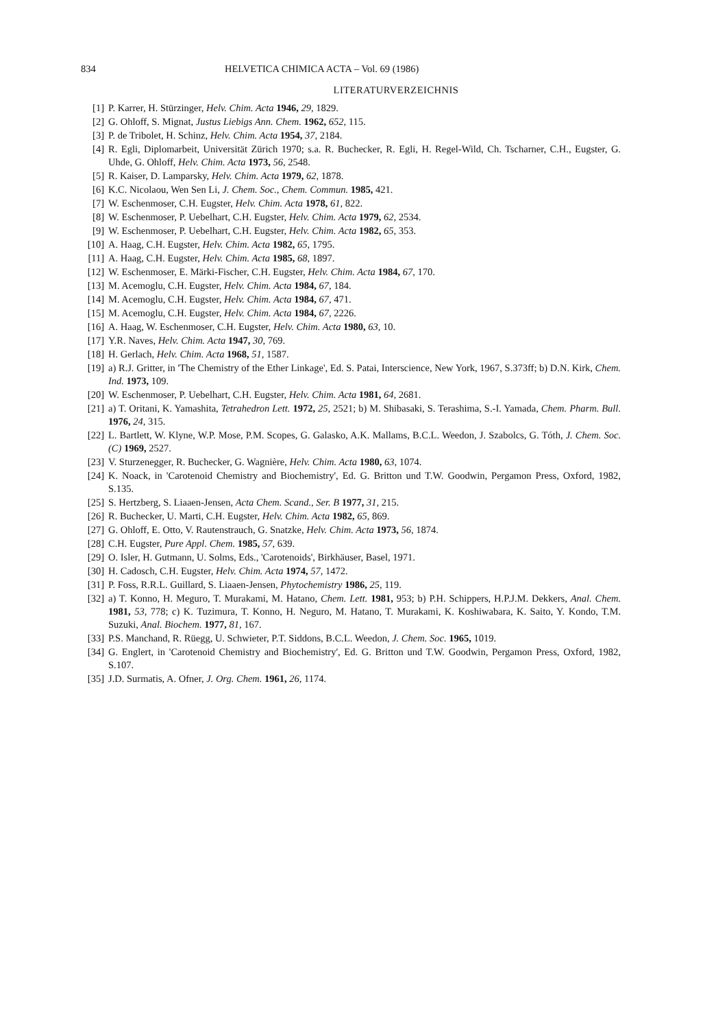834 HELVETICA CHIMICA ACTA – Vol. 69 (1986)
LITERATURVERZEICHNIS
[1] P. Karrer, H. Stürzinger, Helv. Chim. Acta 1946, 29, 1829.
[2] G. Ohloff, S. Mignat, Justus Liebigs Ann. Chem. 1962, 652, 115.
[3] P. de Tribolet, H. Schinz, Helv. Chim. Acta 1954, 37, 2184.
[4] R. Egli, Diplomarbeit, Universität Zürich 1970; s.a. R. Buchecker, R. Egli, H. Regel-Wild, Ch. Tscharner, C.H., Eugster, G. Uhde, G. Ohloff, Helv. Chim. Acta 1973, 56, 2548.
[5] R. Kaiser, D. Lamparsky, Helv. Chim. Acta 1979, 62, 1878.
[6] K.C. Nicolaou, Wen Sen Li, J. Chem. Soc., Chem. Commun. 1985, 421.
[7] W. Eschenmoser, C.H. Eugster, Helv. Chim. Acta 1978, 61, 822.
[8] W. Eschenmoser, P. Uebelhart, C.H. Eugster, Helv. Chim. Acta 1979, 62, 2534.
[9] W. Eschenmoser, P. Uebelhart, C.H. Eugster, Helv. Chim. Acta 1982, 65, 353.
[10]
A. Haag, C.H. Eugster, Helv. Chim. Acta 1982, 65, 1795.
[11]
A. Haag, C.H. Eugster, Helv. Chim. Acta 1985, 68, 1897.
[12]
W. Eschenmoser, E. Märki-Fischer, C.H. Eugster, Helv. Chim. Acta 1984, 67, 170.
[13]
M. Acemoglu, C.H. Eugster, Helv. Chim. Acta 1984, 67, 184.
[14]
M. Acemoglu, C.H. Eugster, Helv. Chim. Acta 1984, 67, 471.
[15]
M. Acemoglu, C.H. Eugster, Helv. Chim. Acta 1984, 67, 2226.
[16]
A. Haag, W. Eschenmoser, C.H. Eugster, Helv. Chim. Acta 1980, 63, 10.
[17]
Y.R. Naves, Helv. Chim. Acta 1947, 30, 769.
[18]
H. Gerlach, Helv. Chim. Acta 1968, 51, 1587.
[19]
a) R.J. Gritter, in 'The Chemistry of the Ether Linkage', Ed. S. Patai, Interscience, New York, 1967, S.373ff; b) D.N. Kirk, Chem. Ind. 1973, 109.
[20]
W. Eschenmoser, P. Uebelhart, C.H. Eugster, Helv. Chim. Acta 1981, 64, 2681.
[21]
a) T. Oritani, K. Yamashita, Tetrahedron Lett. 1972, 25, 2521; b) M. Shibasaki, S. Terashima, S.-I. Yamada, Chem. Pharm. Bull. 1976, 24, 315.
[22]
L. Bartlett, W. Klyne, W.P. Mose, P.M. Scopes, G. Galasko, A.K. Mallams, B.C.L. Weedon, J. Szabolcs, G. Tóth, J. Chem. Soc. (C) 1969, 2527.
[23]
V. Sturzenegger, R. Buchecker, G. Wagnière, Helv. Chim. Acta 1980, 63, 1074.
[24]
K. Noack, in 'Carotenoid Chemistry and Biochemistry', Ed. G. Britton und T.W. Goodwin, Pergamon Press, Oxford, 1982, S.135.
[25]
S. Hertzberg, S. Liaaen-Jensen, Acta Chem. Scand., Ser. B 1977, 31, 215.
[26]
R. Buchecker, U. Marti, C.H. Eugster, Helv. Chim. Acta 1982, 65, 869.
[27]
G. Ohloff, E. Otto, V. Rautenstrauch, G. Snatzke, Helv. Chim. Acta 1973, 56, 1874.
[28]
C.H. Eugster, Pure Appl. Chem. 1985, 57, 639.
[29]
O. Isler, H. Gutmann, U. Solms, Eds., 'Carotenoids', Birkhäuser, Basel, 1971.
[30]
H. Cadosch, C.H. Eugster, Helv. Chim. Acta 1974, 57, 1472.
[31]
P. Foss, R.R.L. Guillard, S. Liaaen-Jensen, Phytochemistry 1986, 25, 119.
[32]
a) T. Konno, H. Meguro, T. Murakami, M. Hatano, Chem. Lett. 1981, 953; b) P.H. Schippers, H.P.J.M. Dekkers, Anal. Chem. 1981, 53, 778; c) K. Tuzimura, T. Konno, H. Neguro, M. Hatano, T. Murakami, K. Koshiwabara, K. Saito, Y. Kondo, T.M. Suzuki, Anal. Biochem. 1977, 81, 167.
[33]
P.S. Manchand, R. Rüegg, U. Schwieter, P.T. Siddons, B.C.L. Weedon, J. Chem. Soc. 1965, 1019.
[34]
G. Englert, in 'Carotenoid Chemistry and Biochemistry', Ed. G. Britton und T.W. Goodwin, Pergamon Press, Oxford, 1982, S.107.
[35]
J.D. Surmatis, A. Ofner, J. Org. Chem. 1961, 26, 1174.